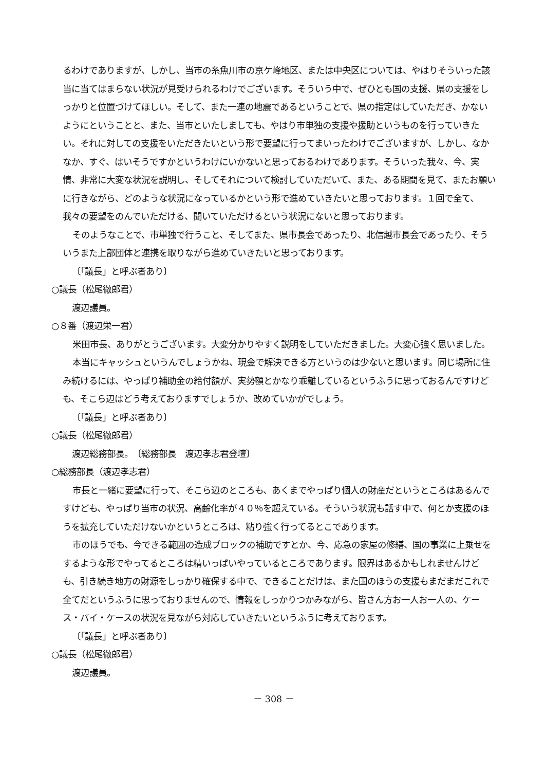るわけでありますが、しかし、当市の糸魚川市の京ケ峰地区、または中央区については、やはりそういった該当に当てはまらない状況が見受けられるわけでございます。そういう中で、ぜひとも国の支援、県の支援をしっかりと位置づけてほしい。そして、また一連の地震であるということで、県の指定はしていただき、かないようにということと、また、当市といたしましても、やはり市単独の支援や援助というものを行っていきたい。それに対しての支援をいただきたいという形で要望に行ってまいったわけでございますが、しかし、なかなか、すぐ、はいそうですかというわけにいかないと思っておるわけであります。そういった我々、今、実情、非常に大変な状況を説明し、そしてそれについて検討していただいて、また、ある期間を見て、またお願いに行きながら、どのような状況になっているかという形で進めていきたいと思っております。１回で全て、我々の要望をのんでいただける、聞いていただけるという状況にないと思っております。
そのようなことで、市単独で行うこと、そしてまた、県市長会であったり、北信越市長会であったり、そういうまた上部団体と連携を取りながら進めていきたいと思っております。
〔「議長」と呼ぶ者あり〕
○議長（松尾徹郎君）
渡辺議員。
○８番（渡辺栄一君）
米田市長、ありがとうございます。大変分かりやすく説明をしていただきました。大変心強く思いました。
本当にキャッシュというんでしょうかね、現金で解決できる方というのは少ないと思います。同じ場所に住み続けるには、やっぱり補助金の給付額が、実勢額とかなり乖離しているというふうに思っておるんですけども、そこら辺はどう考えておりますでしょうか、改めていかがでしょう。
〔「議長」と呼ぶ者あり〕
○議長（松尾徹郎君）
渡辺総務部長。　〔総務部長　渡辺孝志君登壇〕
○総務部長（渡辺孝志君）
市長と一緒に要望に行って、そこら辺のところも、あくまでやっぱり個人の財産だというところはあるんですけども、やっぱり当市の状況、高齢化率が４０％を超えている。そういう状況も話す中で、何とか支援のほうを拡充していただけないかというところは、粘り強く行ってるとこであります。
市のほうでも、今できる範囲の造成ブロックの補助ですとか、今、応急の家屋の修繕、国の事業に上乗せをするような形でやってるところは精いっぱいやっているところであります。限界はあるかもしれませんけども、引き続き地方の財源をしっかり確保する中で、できることだけは、また国のほうの支援もまだまだこれで全てだというふうに思っておりませんので、情報をしっかりつかみながら、皆さん方お一人お一人の、ケース・バイ・ケースの状況を見ながら対応していきたいというふうに考えております。
〔「議長」と呼ぶ者あり〕
○議長（松尾徹郎君）
渡辺議員。
－ 308 －